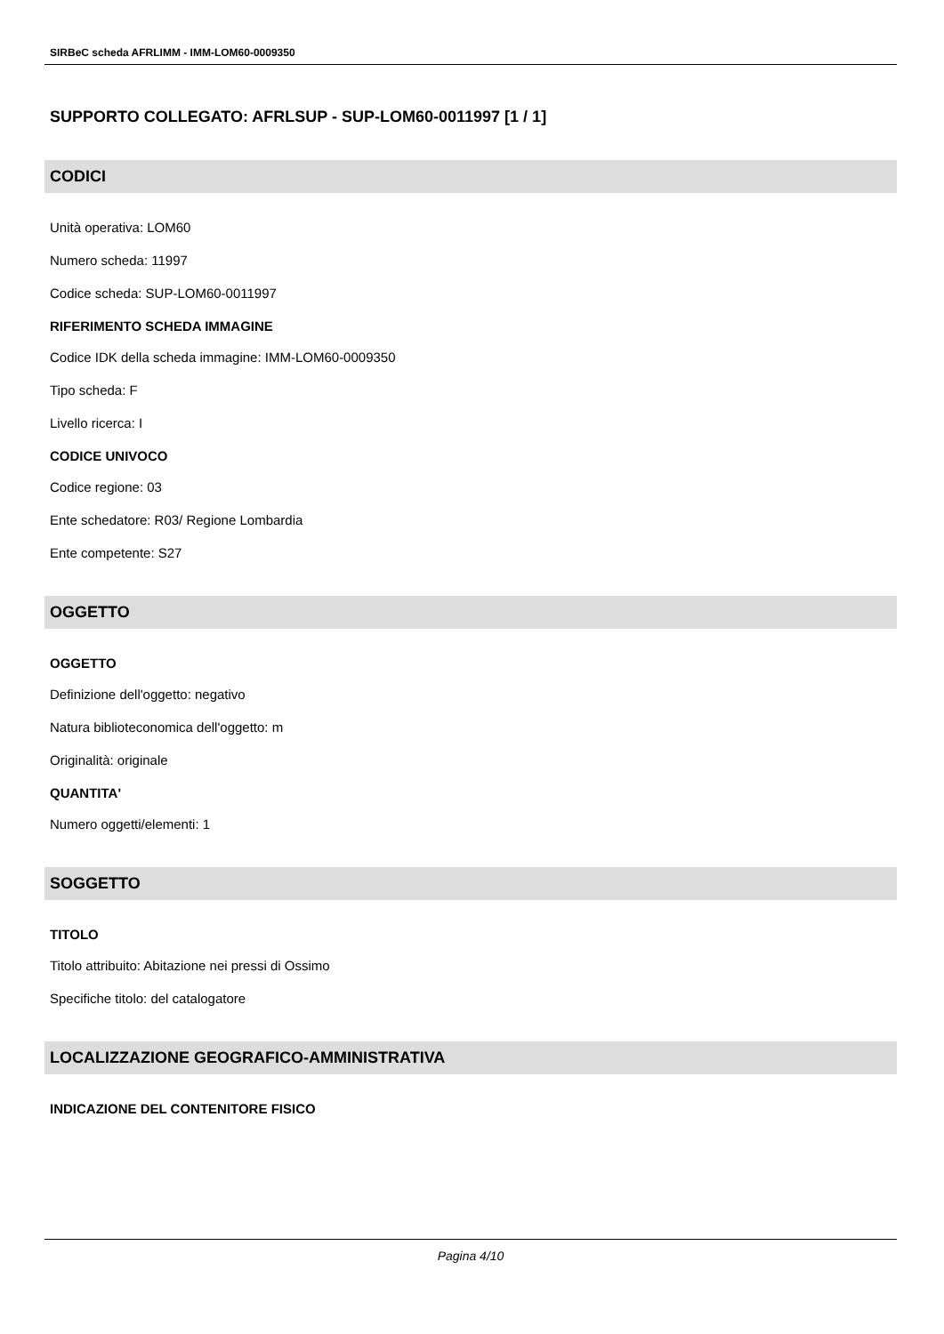SIRBeC scheda AFRLIMM - IMM-LOM60-0009350
SUPPORTO COLLEGATO: AFRLSUP - SUP-LOM60-0011997 [1 / 1]
CODICI
Unità operativa: LOM60
Numero scheda: 11997
Codice scheda: SUP-LOM60-0011997
RIFERIMENTO SCHEDA IMMAGINE
Codice IDK della scheda immagine: IMM-LOM60-0009350
Tipo scheda: F
Livello ricerca: I
CODICE UNIVOCO
Codice regione: 03
Ente schedatore: R03/ Regione Lombardia
Ente competente: S27
OGGETTO
OGGETTO
Definizione dell'oggetto: negativo
Natura biblioteconomica dell'oggetto: m
Originalità: originale
QUANTITA'
Numero oggetti/elementi: 1
SOGGETTO
TITOLO
Titolo attribuito: Abitazione nei pressi di Ossimo
Specifiche titolo: del catalogatore
LOCALIZZAZIONE GEOGRAFICO-AMMINISTRATIVA
INDICAZIONE DEL CONTENITORE FISICO
Pagina 4/10